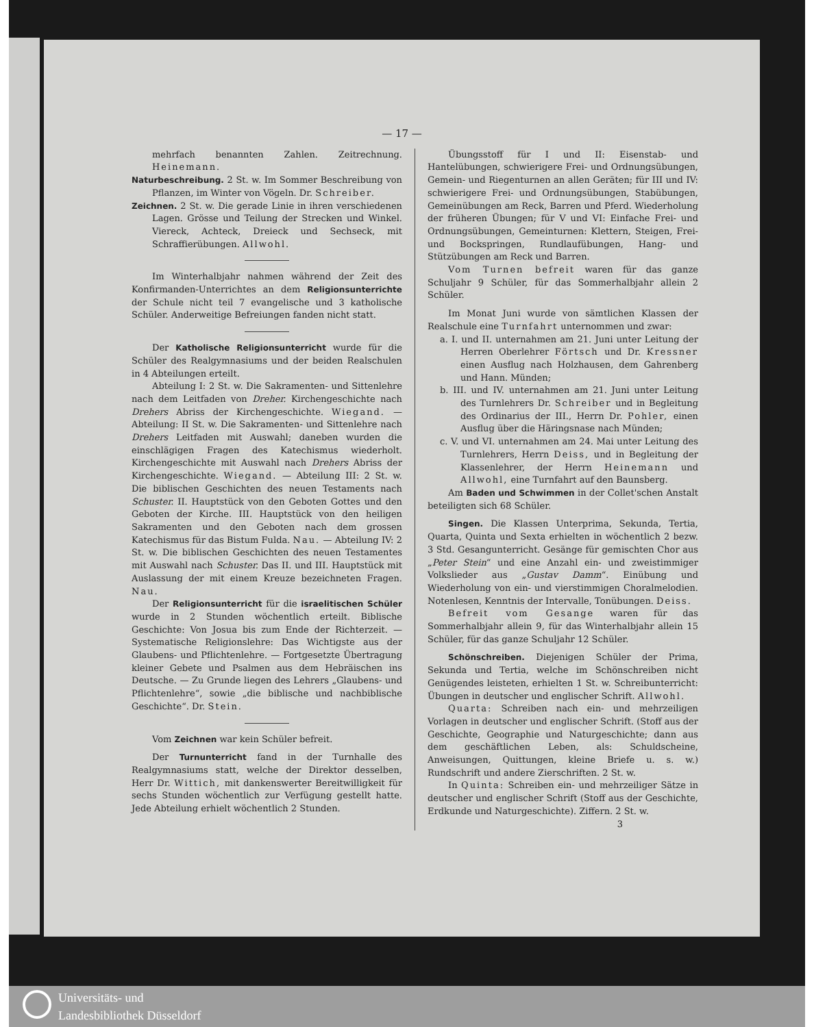— 17 —
mehrfach benannten Zahlen. Zeitrechnung. Heinemann.
Naturbeschreibung. 2 St. w. Im Sommer Beschreibung von Pflanzen, im Winter von Vögeln. Dr. Schreiber.
Zeichnen. 2 St. w. Die gerade Linie in ihren verschiedenen Lagen. Grösse und Teilung der Strecken und Winkel. Viereck, Achteck, Dreieck und Sechseck, mit Schraffierübungen. Allwohl.
Im Winterhalbjahr nahmen während der Zeit des Konfirmanden-Unterrichtes an dem Religionsunterrichte der Schule nicht teil 7 evangelische und 3 katholische Schüler. Anderweitige Befreiungen fanden nicht statt.
Der Katholische Religionsunterricht wurde für die Schüler des Realgymnasiums und der beiden Realschulen in 4 Abteilungen erteilt.
Abteilung I: 2 St. w. Die Sakramenten- und Sittenlehre nach dem Leitfaden von Dreher. Kirchengeschichte nach Drehers Abriss der Kirchengeschichte. Wiegand. — Abteilung: II St. w. Die Sakramenten- und Sittenlehre nach Drehers Leitfaden mit Auswahl; daneben wurden die einschlägigen Fragen des Katechismus wiederholt. Kirchengeschichte mit Auswahl nach Drehers Abriss der Kirchengeschichte. Wiegand. — Abteilung III: 2 St. w. Die biblischen Geschichten des neuen Testaments nach Schuster. II. Hauptstück von den Geboten Gottes und den Geboten der Kirche. III. Hauptstück von den heiligen Sakramenten und den Geboten nach dem grossen Katechismus für das Bistum Fulda. Nau. — Abteilung IV: 2 St. w. Die biblischen Geschichten des neuen Testamentes mit Auswahl nach Schuster. Das II. und III. Hauptstück mit Auslassung der mit einem Kreuze bezeichneten Fragen. Nau.
Der Religionsunterricht für die israelitischen Schüler wurde in 2 Stunden wöchentlich erteilt. Biblische Geschichte: Von Josua bis zum Ende der Richterzeit. — Systematische Religionslehre: Das Wichtigste aus der Glaubens- und Pflichtenlehre. — Fortgesetzte Übertragung kleiner Gebete und Psalmen aus dem Hebräischen ins Deutsche. — Zu Grunde liegen des Lehrers „Glaubens- und Pflichtenlehre“, sowie „die biblische und nachbiblische Geschichte“. Dr. Stein.
Vom Zeichnen war kein Schüler befreit.
Der Turnunterricht fand in der Turnhalle des Realgymnasiums statt, welche der Direktor desselben, Herr Dr. Wittich, mit dankenswerter Bereitwilligkeit für sechs Stunden wöchentlich zur Verfügung gestellt hatte. Jede Abteilung erhielt wöchentlich 2 Stunden.
Übungsstoff für I und II: Eisenstab- und Hantelübungen, schwierigere Frei- und Ordnungsübungen, Gemein- und Riegenturnen an allen Geräten; für III und IV: schwierigere Frei- und Ordnungsübungen, Stabübungen, Gemeinübungen am Reck, Barren und Pferd. Wiederholung der früheren Übungen; für V und VI: Einfache Frei- und Ordnungsübungen, Gemeinturnen: Klettern, Steigen, Frei- und Bockspringen, Rundlaufübungen, Hang- und Stützübungen am Reck und Barren.
Vom Turnen befreit waren für das ganze Schuljahr 9 Schüler, für das Sommerhalbjahr allein 2 Schüler.
Im Monat Juni wurde von sämtlichen Klassen der Realschule eine Turnfahrt unternommen und zwar:
a. I. und II. unternahmen am 21. Juni unter Leitung der Herren Oberlehrer Förtsch und Dr. Kressner einen Ausflug nach Holzhausen, dem Gahrenberg und Hann. Münden;
b. III. und IV. unternahmen am 21. Juni unter Leitung des Turnlehrers Dr. Schreiber und in Begleitung des Ordinarius der III., Herrn Dr. Pohler, einen Ausflug über die Häringsnase nach Münden;
c. V. und VI. unternahmen am 24. Mai unter Leitung des Turnlehrers, Herrn Deiss, und in Begleitung der Klassenlehrer, der Herrn Heinemann und Allwohl, eine Turnfahrt auf den Baunsberg.
Am Baden und Schwimmen in der Collet'schen Anstalt beteiligten sich 68 Schüler.
Singen. Die Klassen Unterprima, Sekunda, Tertia, Quarta, Quinta und Sexta erhielten in wöchentlich 2 bezw. 3 Std. Gesangunterricht. Gesänge für gemischten Chor aus „Peter Stein“ und eine Anzahl ein- und zweistimmiger Volkslieder aus „Gustav Damm“. Einübung und Wiederholung von ein- und vierstimmigen Choralmelodien. Notenlesen, Kenntnis der Intervalle, Tonübungen. Deiss.
Befreit vom Gesange waren für das Sommerhalbjahr allein 9, für das Winterhalbjahr allein 15 Schüler, für das ganze Schuljahr 12 Schüler.
Schönschreiben. Diejenigen Schüler der Prima, Sekunda und Tertia, welche im Schönschreiben nicht Genügendes leisteten, erhielten 1 St. w. Schreibunterricht: Übungen in deutscher und englischer Schrift. Allwohl.
Quarta: Schreiben nach ein- und mehrzeiligen Vorlagen in deutscher und englischer Schrift. (Stoff aus der Geschichte, Geographie und Naturgeschichte; dann aus dem geschäftlichen Leben, als: Schuldscheine, Anweisungen, Quittungen, kleine Briefe u. s. w.) Rundschrift und andere Zierschriften. 2 St. w.
In Quinta: Schreiben ein- und mehrzeiliger Sätze in deutscher und englischer Schrift (Stoff aus der Geschichte, Erdkunde und Naturgeschichte). Ziffern. 2 St. w.
3
Universitäts- und
Landesbibliothek Düsseldorf